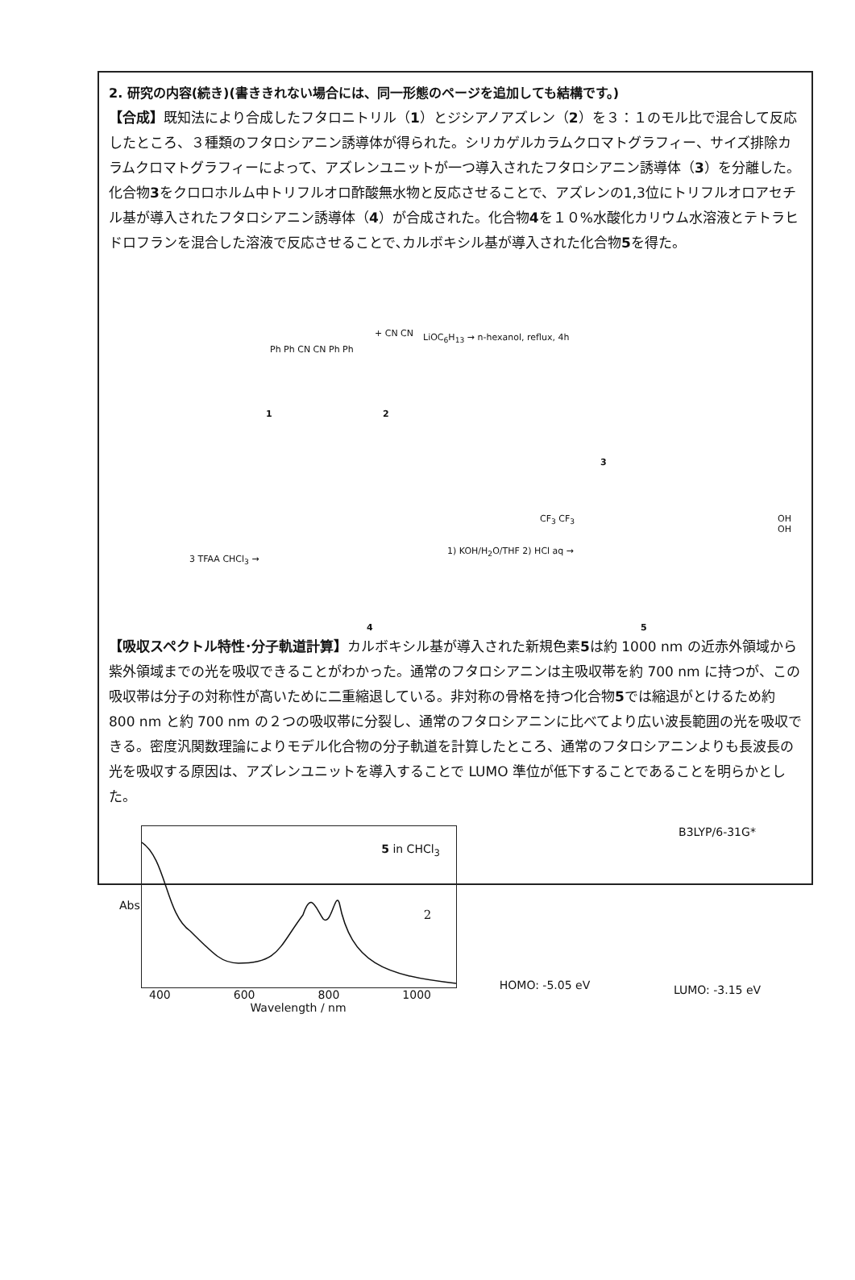2. 研究の内容(続き)(書ききれない場合には、同一形態のページを追加しても結構です。)
【合成】既知法により合成したフタロニトリル（1）とジシアノアズレン（2）を３：１のモル比で混合して反応したところ、３種類のフタロシアニン誘導体が得られた。シリカゲルカラムクロマトグラフィー、サイズ排除カラムクロマトグラフィーによって、アズレンユニットが一つ導入されたフタロシアニン誘導体（3）を分離した。化合物3をクロロホルム中トリフルオロ酢酸無水物と反応させることで、アズレンの1,3位にトリフルオロアセチル基が導入されたフタロシアニン誘導体（4）が合成された。化合物4を１０%水酸化カリウム水溶液とテトラヒドロフランを混合した溶液で反応させることで､カルボキシル基が導入された化合物5を得た。
Ph Ph CN CN Ph Ph
1
+ CN CN
2
LiOC<sub>6</sub>H<sub>13</sub> → n-hexanol, reflux, 4h
3
3 TFAA CHCl<sub>3</sub> →
1) KOH/H<sub>2</sub>O/THF 2) HCl aq →
CF<sub>3</sub> CF<sub>3</sub> OH OH
4 5
【吸収スペクトル特性･分子軌道計算】カルボキシル基が導入された新規色素5は約 1000 nm の近赤外領域から紫外領域までの光を吸収できることがわかった。通常のフタロシアニンは主吸収帯を約 700 nm に持つが、この吸収帯は分子の対称性が高いために二重縮退している。非対称の骨格を持つ化合物5では縮退がとけるため約 800 nm と約 700 nm の２つの吸収帯に分裂し、通常のフタロシアニンに比べてより広い波長範囲の光を吸収できる。密度汎関数理論によりモデル化合物の分子軌道を計算したところ、通常のフタロシアニンよりも長波長の光を吸収する原因は、アズレンユニットを導入することで LUMO 準位が低下することであることを明らかとした。
5 in CHCl<sub>3</sub>
Abs
400 600 800 1000
Wavelength / nm
HOMO: -5.05 eV
B3LYP/6-31G*
LUMO: -3.15 eV
2